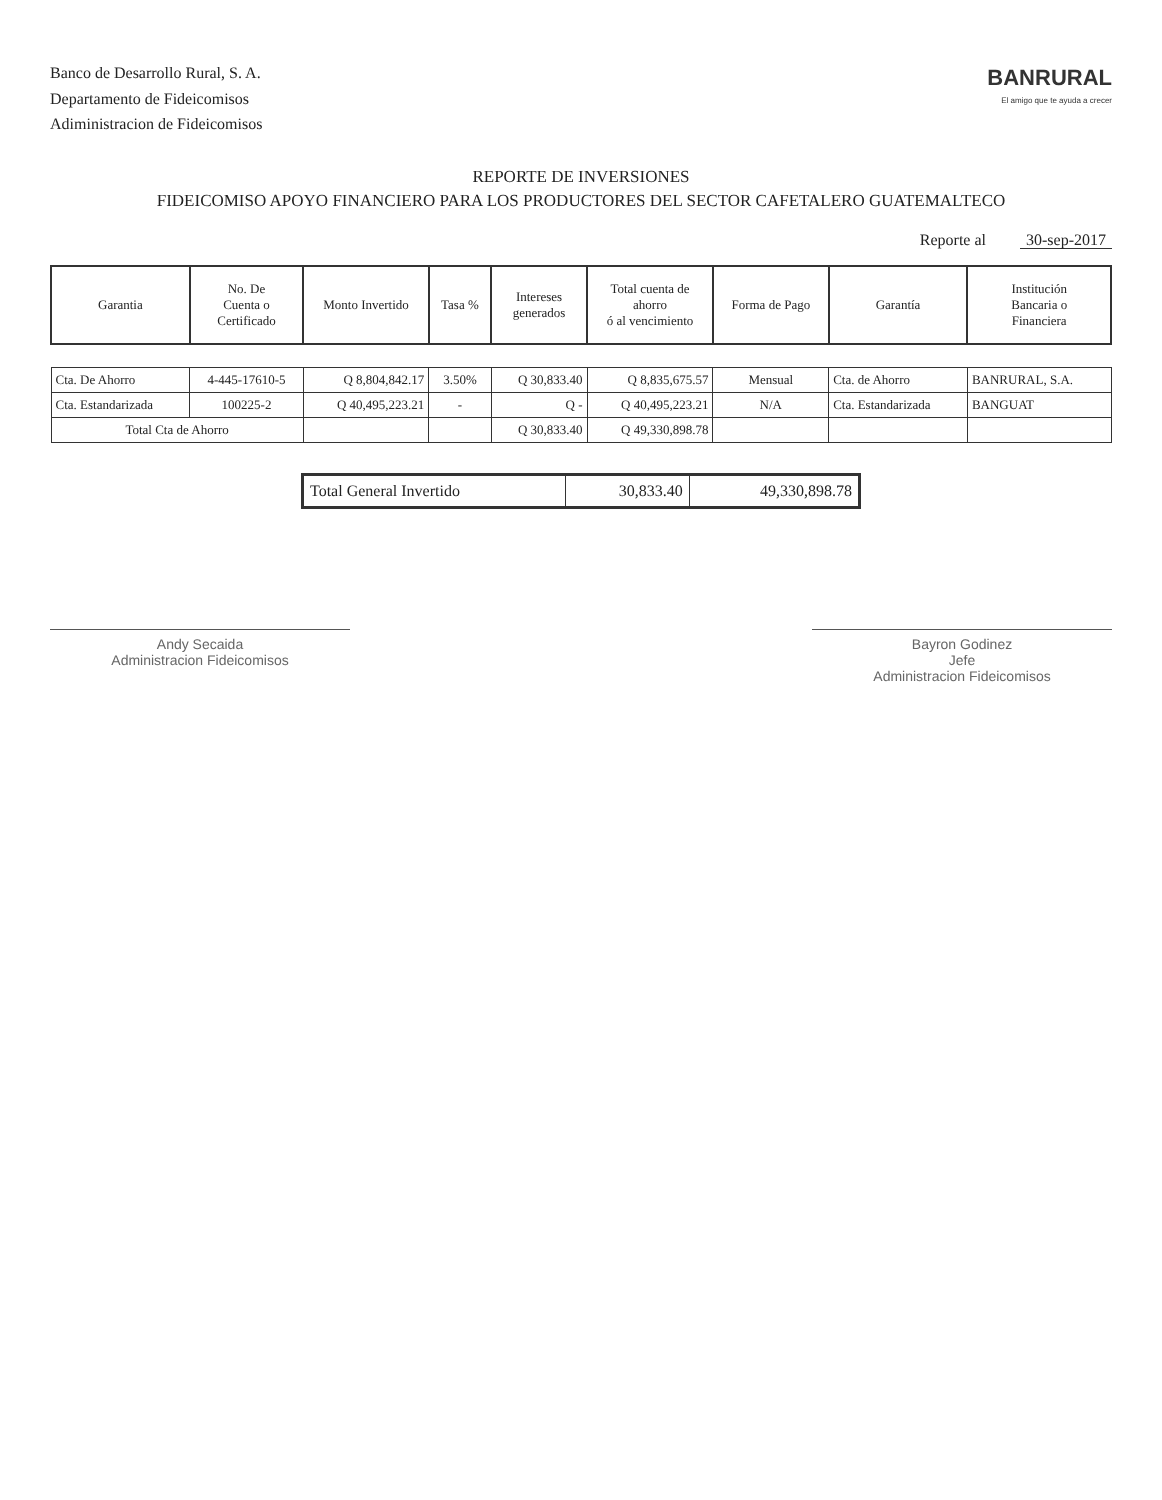Banco de Desarrollo Rural, S. A.
Departamento de Fideicomisos
Adiministracion de Fideicomisos
BANRURAL
El amigo que te ayuda a crecer
REPORTE DE INVERSIONES
FIDEICOMISO APOYO FINANCIERO PARA LOS PRODUCTORES DEL SECTOR CAFETALERO GUATEMALTECO
Reporte al 30-sep-2017
| Garantia | No. De Cuenta o Certificado | Monto Invertido | Tasa % | Intereses generados | Total cuenta de ahorro ó al vencimiento | Forma de Pago | Garantía | Institución Bancaria o Financiera |
| --- | --- | --- | --- | --- | --- | --- | --- | --- |
| Cta. De Ahorro | 4-445-17610-5 | Q 8,804,842.17 | 3.50% | Q 30,833.40 | Q 8,835,675.57 | Mensual | Cta. de Ahorro | BANRURAL, S.A. |
| Cta. Estandarizada | 100225-2 | Q 40,495,223.21 | - | Q - | Q 40,495,223.21 | N/A | Cta. Estandarizada | BANGUAT |
| Total Cta de Ahorro | | | | Q 30,833.40 | Q 49,330,898.78 | | | |
| Total General Invertido | 30,833.40 | 49,330,898.78 |
Andy Secaida
Administracion Fideicomisos
Bayron Godinez
Jefe
Administracion Fideicomisos